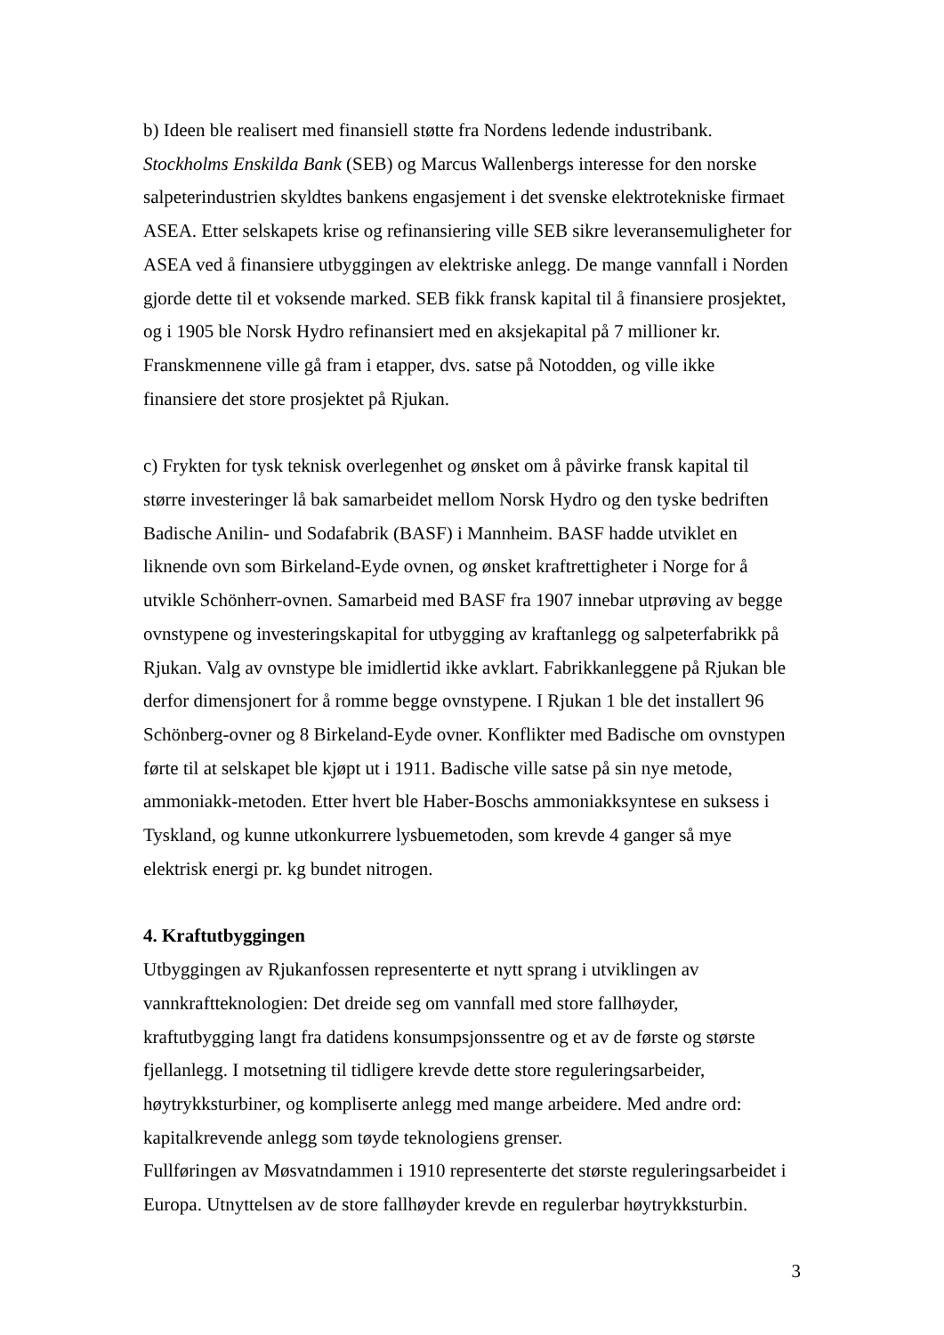b) Ideen ble realisert med finansiell støtte fra Nordens ledende industribank.
Stockholms Enskilda Bank (SEB) og Marcus Wallenbergs interesse for den norske
salpeterindustrien skyldtes bankens engasjement i det svenske elektrotekniske firmaet
ASEA. Etter selskapets krise og refinansiering ville SEB sikre leveransemuligheter for
ASEA ved å finansiere utbyggingen av elektriske anlegg. De mange vannfall i Norden
gjorde dette til et voksende marked. SEB fikk fransk kapital til å finansiere prosjektet,
og i 1905 ble Norsk Hydro refinansiert med en aksjekapital på 7 millioner kr.
Franskmennene ville gå fram i etapper, dvs. satse på Notodden, og ville ikke
finansiere det store prosjektet på Rjukan.
c) Frykten for tysk teknisk overlegenhet og ønsket om å påvirke fransk kapital til
større investeringer lå bak samarbeidet mellom Norsk Hydro og den tyske bedriften
Badische Anilin- und Sodafabrik (BASF) i Mannheim. BASF hadde utviklet en
liknende ovn som Birkeland-Eyde ovnen, og ønsket kraftrettigheter i Norge for å
utvikle Schönherr-ovnen. Samarbeid med BASF fra 1907 innebar utprøving av begge
ovnstypene og investeringskapital for utbygging av kraftanlegg og salpeterfabrikk på
Rjukan. Valg av ovnstype ble imidlertid ikke avklart. Fabrikkanleggene på Rjukan ble
derfor dimensjonert for å romme begge ovnstypene. I Rjukan 1 ble det installert 96
Schönberg-ovner og 8 Birkeland-Eyde ovner. Konflikter med Badische om ovnstypen
førte til at selskapet ble kjøpt ut i 1911. Badische ville satse på sin nye metode,
ammoniakk-metoden. Etter hvert ble Haber-Boschs ammoniakksyntese en suksess i
Tyskland, og kunne utkonkurrere lysbuemetoden, som krevde 4 ganger så mye
elektrisk energi pr. kg bundet nitrogen.
4. Kraftutbyggingen
Utbyggingen av Rjukanfossen representerte et nytt sprang i utviklingen av
vannkraftteknologien: Det dreide seg om vannfall med store fallhøyder,
kraftutbygging langt fra datidens konsumpsjonssentre og et av de første og største
fjellanlegg. I motsetning til tidligere krevde dette store reguleringsarbeider,
høytrykksturbiner, og kompliserte anlegg med mange arbeidere. Med andre ord:
kapitalkrevende anlegg som tøyde teknologiens grenser.
Fullføringen av Møsvatndammen i 1910 representerte det største reguleringsarbeidet i
Europa. Utnyttelsen av de store fallhøyder krevde en regulerbar høytrykksturbin.
3